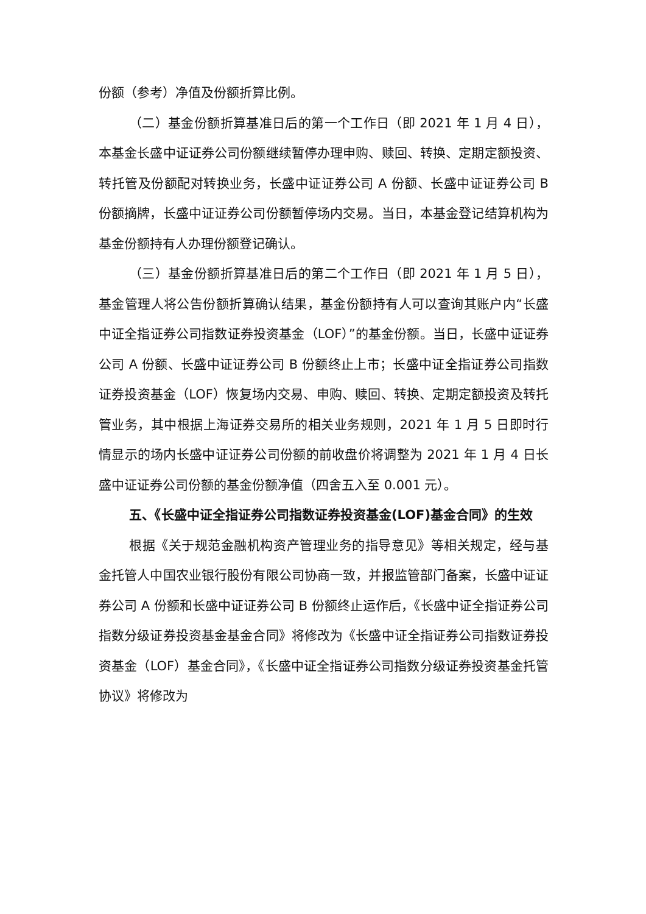份额（参考）净值及份额折算比例。
（二）基金份额折算基准日后的第一个工作日（即 2021 年 1 月 4 日），本基金长盛中证证券公司份额继续暂停办理申购、赎回、转换、定期定额投资、转托管及份额配对转换业务，长盛中证证券公司 A 份额、长盛中证证券公司 B 份额摘牌，长盛中证证券公司份额暂停场内交易。当日，本基金登记结算机构为基金份额持有人办理份额登记确认。
（三）基金份额折算基准日后的第二个工作日（即 2021 年 1 月 5 日），基金管理人将公告份额折算确认结果，基金份额持有人可以查询其账户内“长盛中证全指证券公司指数证券投资基金（LOF）”的基金份额。当日，长盛中证证券公司 A 份额、长盛中证证券公司 B 份额终止上市；长盛中证全指证券公司指数证券投资基金（LOF）恢复场内交易、申购、赎回、转换、定期定额投资及转托管业务，其中根据上海证券交易所的相关业务规则，2021 年 1 月 5 日即时行情显示的场内长盛中证证券公司份额的前收盘价将调整为 2021 年 1 月 4 日长盛中证证券公司份额的基金份额净值（四舍五入至 0.001 元）。
五、《长盛中证全指证券公司指数证券投资基金(LOF)基金合同》的生效
根据《关于规范金融机构资产管理业务的指导意见》等相关规定，经与基金托管人中国农业银行股份有限公司协商一致，并报监管部门备案，长盛中证证券公司 A 份额和长盛中证证券公司 B 份额终止运作后，《长盛中证全指证券公司指数分级证券投资基金基金合同》将修改为《长盛中证全指证券公司指数证券投资基金（LOF）基金合同》，《长盛中证全指证券公司指数分级证券投资基金托管协议》将修改为